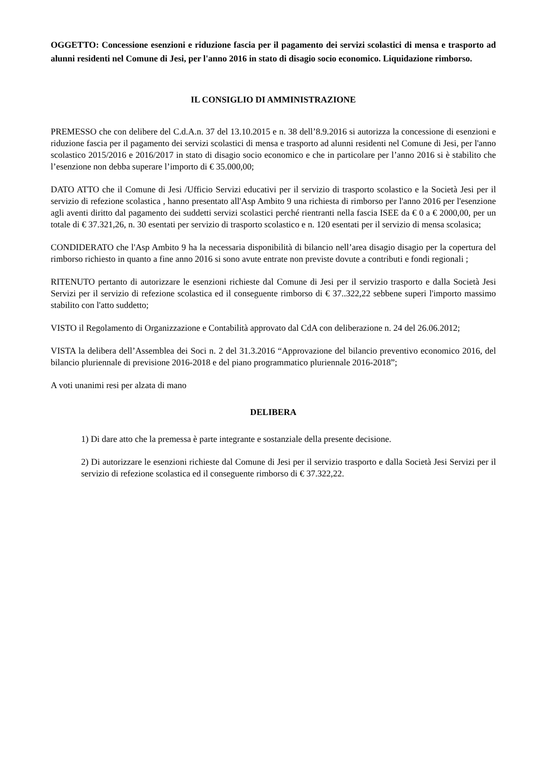OGGETTO: Concessione esenzioni e riduzione fascia per il pagamento dei servizi scolastici di mensa e trasporto ad alunni residenti nel Comune di Jesi, per l'anno 2016 in stato di disagio socio economico. Liquidazione rimborso.
IL CONSIGLIO DI AMMINISTRAZIONE
PREMESSO che con delibere del C.d.A.n. 37 del 13.10.2015 e n. 38 dell’8.9.2016 si autorizza la concessione di esenzioni e riduzione fascia per il pagamento dei servizi scolastici di mensa e trasporto ad alunni residenti nel Comune di Jesi, per l'anno scolastico 2015/2016 e 2016/2017 in stato di disagio socio economico e che in particolare per l’anno 2016 si è stabilito che l’esenzione non debba superare l’importo di € 35.000,00;
DATO ATTO che il Comune di Jesi /Ufficio Servizi educativi per il servizio di trasporto scolastico e la Società Jesi per il servizio di refezione scolastica , hanno presentato all'Asp Ambito 9 una richiesta di rimborso per l'anno 2016 per l'esenzione agli aventi diritto dal pagamento dei suddetti servizi scolastici perché rientranti nella fascia ISEE da € 0 a € 2000,00, per un totale di € 37.321,26, n. 30 esentati per servizio di trasporto scolastico e n. 120 esentati per il servizio di mensa scolasica;
CONDIDERATO che l'Asp Ambito 9 ha la necessaria disponibilità di bilancio nell’area disagio disagio per la copertura del rimborso richiesto in quanto a fine anno 2016 si sono avute entrate non previste dovute a contributi e fondi regionali ;
RITENUTO pertanto di autorizzare le esenzioni richieste dal Comune di Jesi per il servizio trasporto e dalla Società Jesi Servizi per il servizio di refezione scolastica ed il conseguente rimborso di € 37..322,22 sebbene superi l'importo massimo stabilito con l'atto suddetto;
VISTO il Regolamento di Organizzazione e Contabilità approvato dal CdA con deliberazione n. 24 del 26.06.2012;
VISTA la delibera dell’Assemblea dei Soci n. 2 del 31.3.2016 “Approvazione del bilancio preventivo economico 2016, del bilancio pluriennale di previsione 2016-2018 e del piano programmatico pluriennale 2016-2018”;
A voti unanimi resi per alzata di mano
DELIBERA
1) Di dare atto che la premessa è parte integrante e sostanziale della presente decisione.
2) Di autorizzare le esenzioni richieste dal Comune di Jesi per il servizio trasporto e dalla Società Jesi Servizi per il servizio di refezione scolastica ed il conseguente rimborso di € 37.322,22.